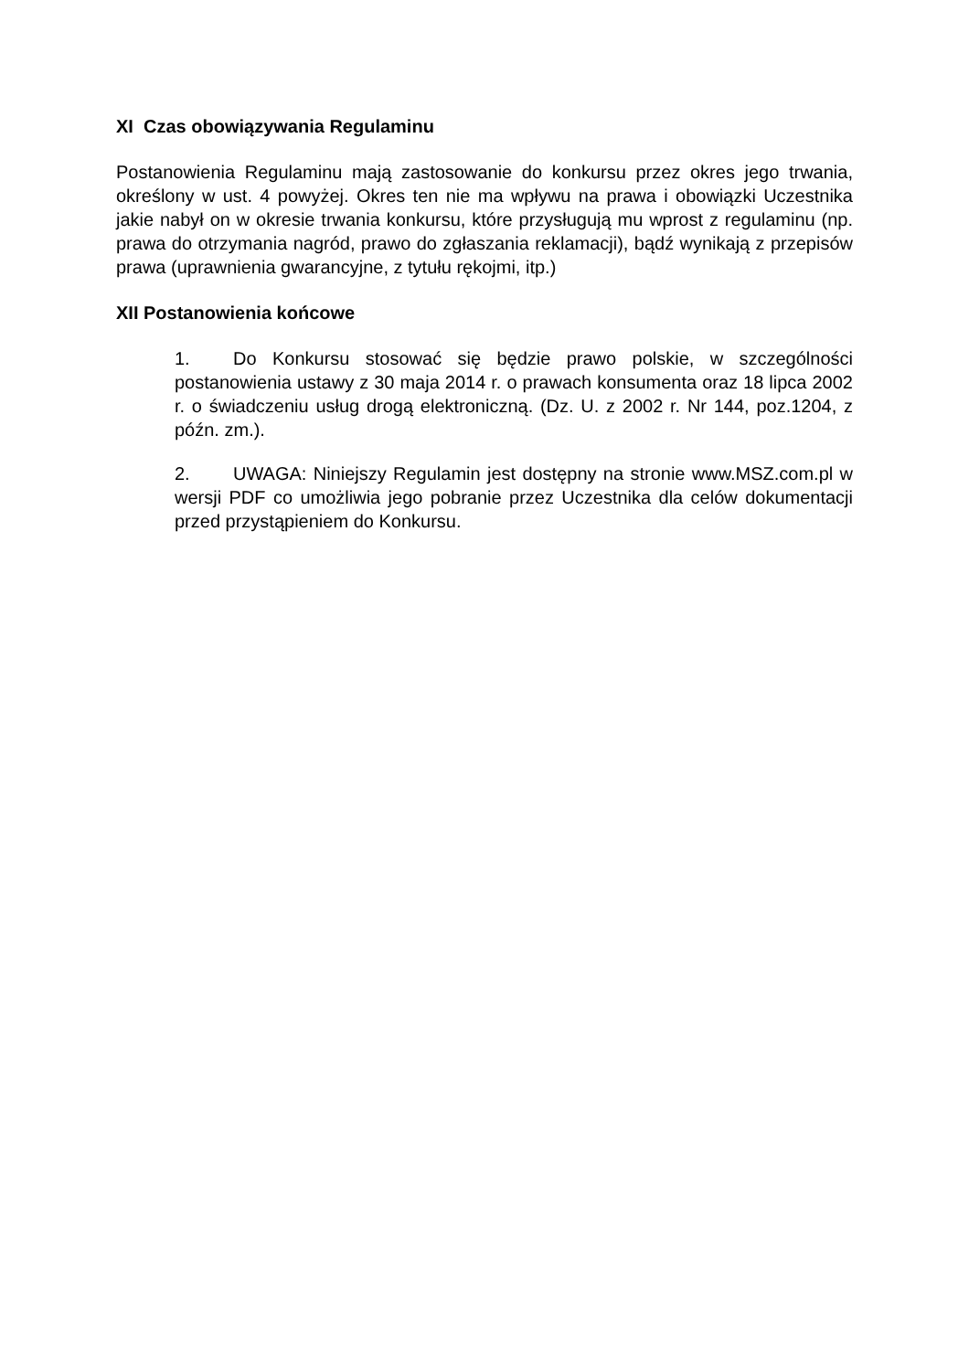XI Czas obowiązywania Regulaminu
Postanowienia Regulaminu mają zastosowanie do konkursu przez okres jego trwania, określony w ust. 4 powyżej. Okres ten nie ma wpływu na prawa i obowiązki Uczestnika jakie nabył on w okresie trwania konkursu, które przysługują mu wprost z regulaminu (np. prawa do otrzymania nagród, prawo do zgłaszania reklamacji), bądź wynikają z przepisów prawa (uprawnienia gwarancyjne, z tytułu rękojmi, itp.)
XII Postanowienia końcowe
1. Do Konkursu stosować się będzie prawo polskie, w szczególności postanowienia ustawy z 30 maja 2014 r. o prawach konsumenta oraz 18 lipca 2002 r. o świadczeniu usług drogą elektroniczną. (Dz. U. z 2002 r. Nr 144, poz.1204, z późn. zm.).
2. UWAGA: Niniejszy Regulamin jest dostępny na stronie www.MSZ.com.pl w wersji PDF co umożliwia jego pobranie przez Uczestnika dla celów dokumentacji przed przystąpieniem do Konkursu.